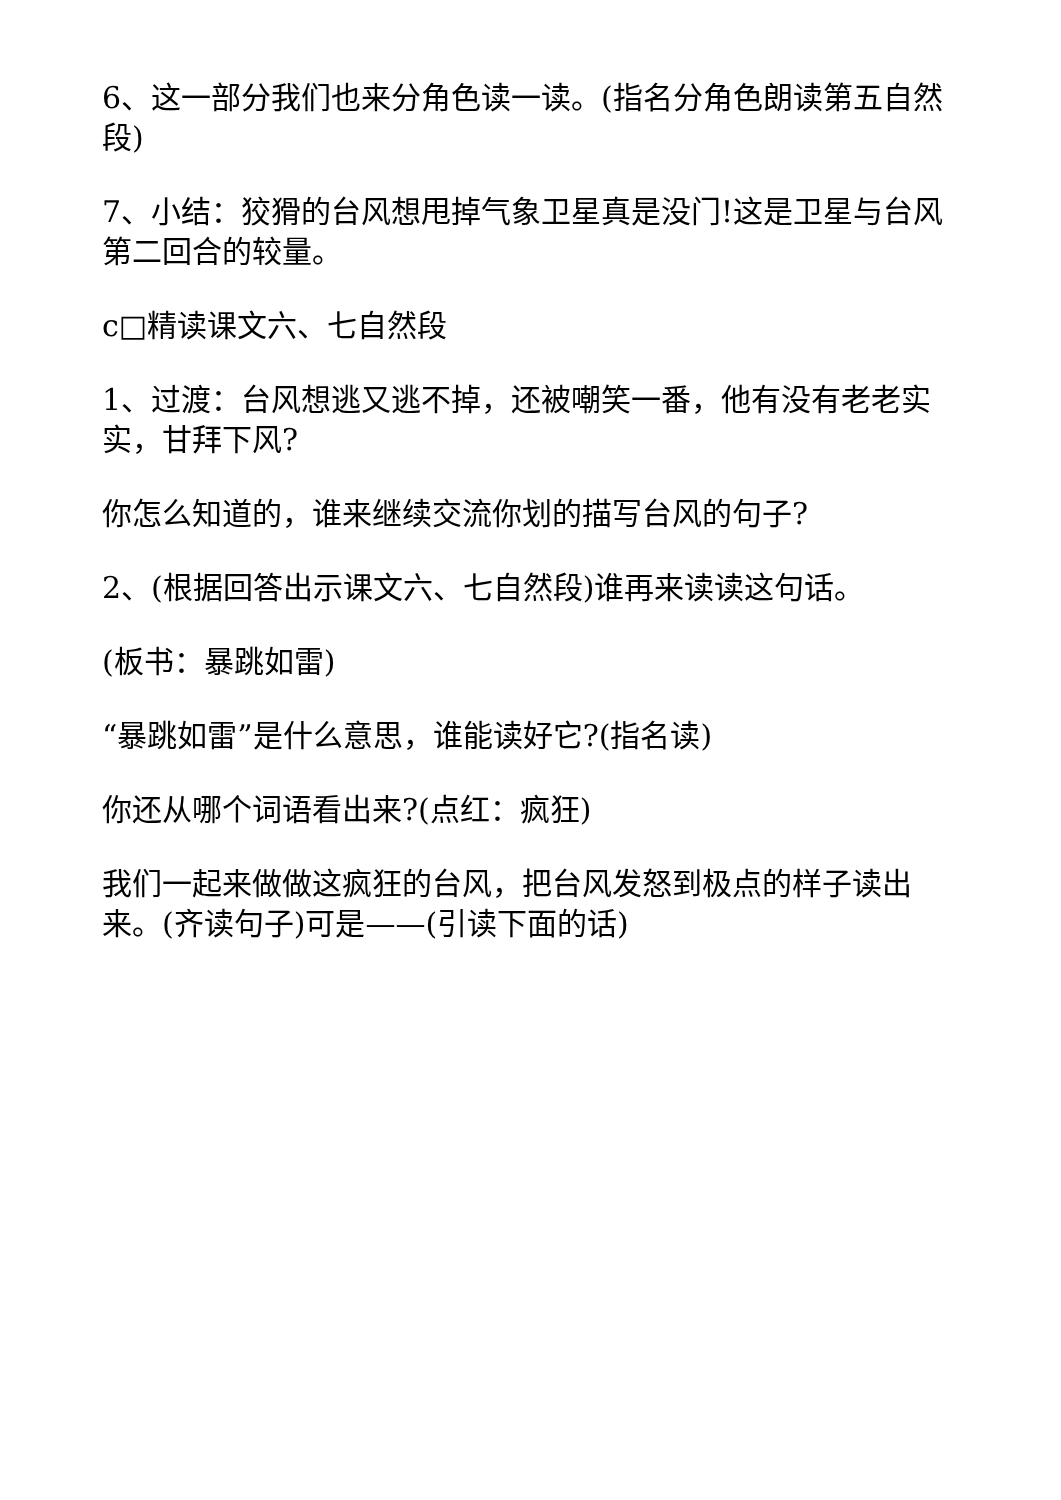6、这一部分我们也来分角色读一读。(指名分角色朗读第五自然段)
7、小结：狡猾的台风想甩掉气象卫星真是没门!这是卫星与台风第二回合的较量。
c□精读课文六、七自然段
1、过渡：台风想逃又逃不掉，还被嘲笑一番，他有没有老老实实，甘拜下风?
你怎么知道的，谁来继续交流你划的描写台风的句子?
2、(根据回答出示课文六、七自然段)谁再来读读这句话。
(板书：暴跳如雷)
“暴跳如雷”是什么意思，谁能读好它?(指名读)
你还从哪个词语看出来?(点红：疯狂)
我们一起来做做这疯狂的台风，把台风发怒到极点的样子读出来。(齐读句子)可是——(引读下面的话)